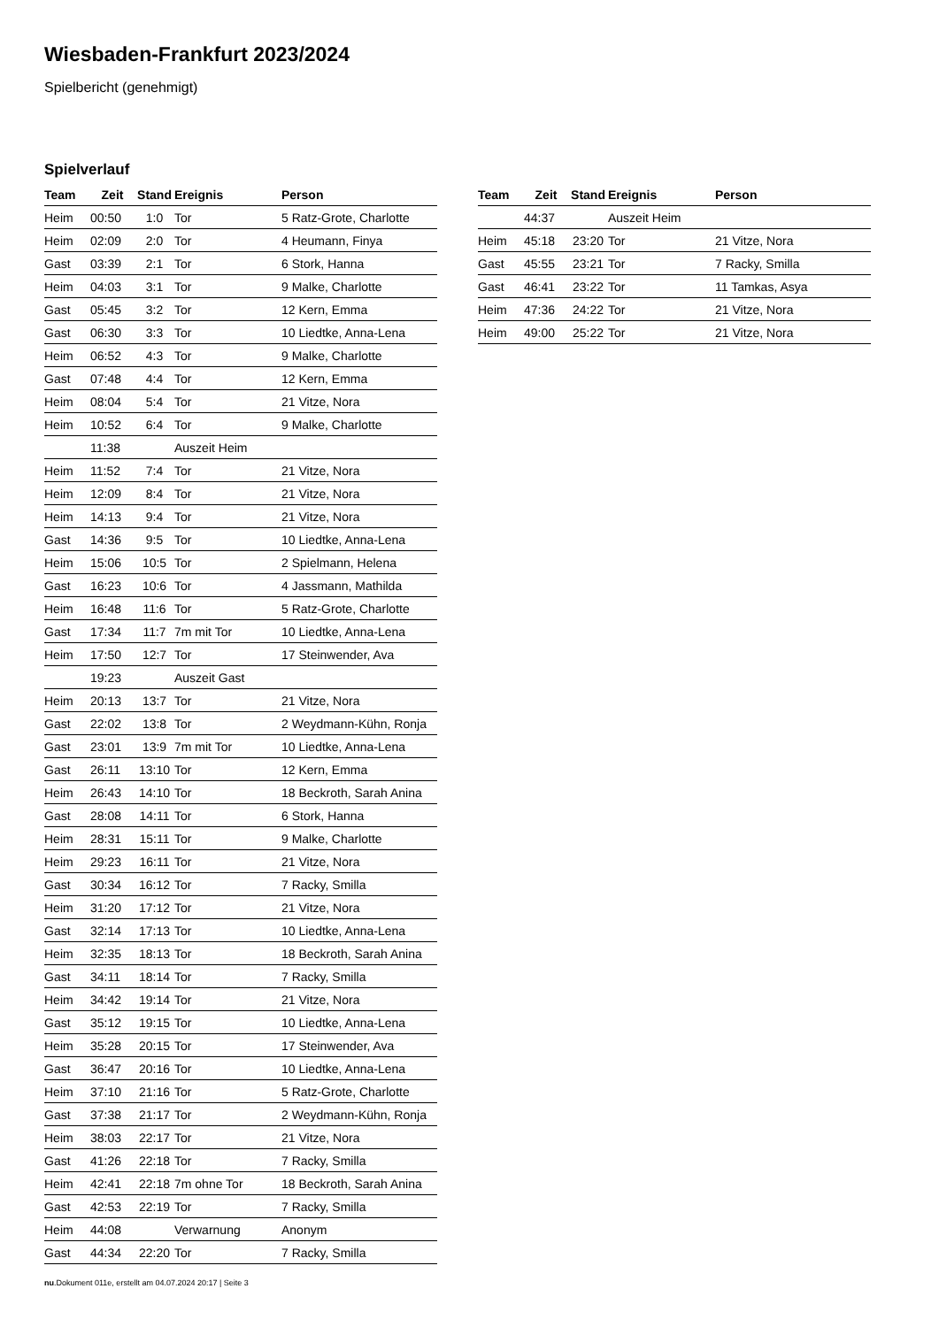Wiesbaden-Frankfurt 2023/2024
Spielbericht (genehmigt)
Spielverlauf
| Team | Zeit | Stand | Ereignis | Person |
| --- | --- | --- | --- | --- |
| Heim | 00:50 | 1:0 | Tor | 5 Ratz-Grote, Charlotte |
| Heim | 02:09 | 2:0 | Tor | 4 Heumann, Finya |
| Gast | 03:39 | 2:1 | Tor | 6 Stork, Hanna |
| Heim | 04:03 | 3:1 | Tor | 9 Malke, Charlotte |
| Gast | 05:45 | 3:2 | Tor | 12 Kern, Emma |
| Gast | 06:30 | 3:3 | Tor | 10 Liedtke, Anna-Lena |
| Heim | 06:52 | 4:3 | Tor | 9 Malke, Charlotte |
| Gast | 07:48 | 4:4 | Tor | 12 Kern, Emma |
| Heim | 08:04 | 5:4 | Tor | 21 Vitze, Nora |
| Heim | 10:52 | 6:4 | Tor | 9 Malke, Charlotte |
| | 11:38 | | Auszeit Heim | |
| Heim | 11:52 | 7:4 | Tor | 21 Vitze, Nora |
| Heim | 12:09 | 8:4 | Tor | 21 Vitze, Nora |
| Heim | 14:13 | 9:4 | Tor | 21 Vitze, Nora |
| Gast | 14:36 | 9:5 | Tor | 10 Liedtke, Anna-Lena |
| Heim | 15:06 | 10:5 | Tor | 2 Spielmann, Helena |
| Gast | 16:23 | 10:6 | Tor | 4 Jassmann, Mathilda |
| Heim | 16:48 | 11:6 | Tor | 5 Ratz-Grote, Charlotte |
| Gast | 17:34 | 11:7 | 7m mit Tor | 10 Liedtke, Anna-Lena |
| Heim | 17:50 | 12:7 | Tor | 17 Steinwender, Ava |
| | 19:23 | | Auszeit Gast | |
| Heim | 20:13 | 13:7 | Tor | 21 Vitze, Nora |
| Gast | 22:02 | 13:8 | Tor | 2 Weydmann-Kühn, Ronja |
| Gast | 23:01 | 13:9 | 7m mit Tor | 10 Liedtke, Anna-Lena |
| Gast | 26:11 | 13:10 | Tor | 12 Kern, Emma |
| Heim | 26:43 | 14:10 | Tor | 18 Beckroth, Sarah Anina |
| Gast | 28:08 | 14:11 | Tor | 6 Stork, Hanna |
| Heim | 28:31 | 15:11 | Tor | 9 Malke, Charlotte |
| Heim | 29:23 | 16:11 | Tor | 21 Vitze, Nora |
| Gast | 30:34 | 16:12 | Tor | 7 Racky, Smilla |
| Heim | 31:20 | 17:12 | Tor | 21 Vitze, Nora |
| Gast | 32:14 | 17:13 | Tor | 10 Liedtke, Anna-Lena |
| Heim | 32:35 | 18:13 | Tor | 18 Beckroth, Sarah Anina |
| Gast | 34:11 | 18:14 | Tor | 7 Racky, Smilla |
| Heim | 34:42 | 19:14 | Tor | 21 Vitze, Nora |
| Gast | 35:12 | 19:15 | Tor | 10 Liedtke, Anna-Lena |
| Heim | 35:28 | 20:15 | Tor | 17 Steinwender, Ava |
| Gast | 36:47 | 20:16 | Tor | 10 Liedtke, Anna-Lena |
| Heim | 37:10 | 21:16 | Tor | 5 Ratz-Grote, Charlotte |
| Gast | 37:38 | 21:17 | Tor | 2 Weydmann-Kühn, Ronja |
| Heim | 38:03 | 22:17 | Tor | 21 Vitze, Nora |
| Gast | 41:26 | 22:18 | Tor | 7 Racky, Smilla |
| Heim | 42:41 | 22:18 | 7m ohne Tor | 18 Beckroth, Sarah Anina |
| Gast | 42:53 | 22:19 | Tor | 7 Racky, Smilla |
| Heim | 44:08 | | Verwarnung | Anonym |
| Gast | 44:34 | 22:20 | Tor | 7 Racky, Smilla |
| Team | Zeit | Stand | Ereignis | Person |
| --- | --- | --- | --- | --- |
| | 44:37 | | Auszeit Heim | |
| Heim | 45:18 | 23:20 | Tor | 21 Vitze, Nora |
| Gast | 45:55 | 23:21 | Tor | 7 Racky, Smilla |
| Gast | 46:41 | 23:22 | Tor | 11 Tamkas, Asya |
| Heim | 47:36 | 24:22 | Tor | 21 Vitze, Nora |
| Heim | 49:00 | 25:22 | Tor | 21 Vitze, Nora |
nu.Dokument 011e, erstellt am 04.07.2024 20:17 | Seite 3